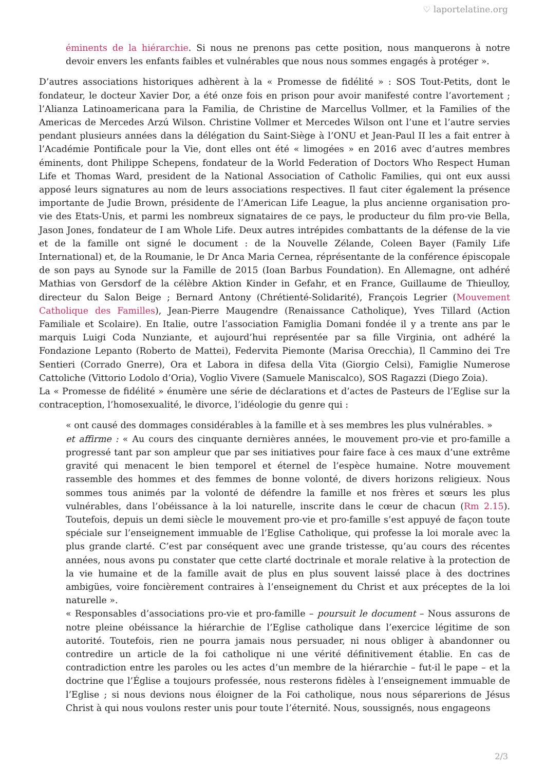♡ laportelatine.org
éminents de la hiérarchie. Si nous ne prenons pas cette position, nous manquerons à notre devoir envers les enfants faibles et vulnérables que nous nous sommes engagés à protéger ».
D’autres associations historiques adhèrent à la « Promesse de fidélité » : SOS Tout-Petits, dont le fondateur, le docteur Xavier Dor, a été onze fois en prison pour avoir manifesté contre l’avortement ; l’Alianza Latinoamericana para la Familia, de Christine de Marcellus Vollmer, et la Families of the Americas de Mercedes Arzú Wilson. Christine Vollmer et Mercedes Wilson ont l’une et l’autre servies pendant plusieurs années dans la délégation du Saint-Siège à l’ONU et Jean-Paul II les a fait entrer à l’Académie Pontificale pour la Vie, dont elles ont été « limogées » en 2016 avec d’autres membres éminents, dont Philippe Schepens, fondateur de la World Federation of Doctors Who Respect Human Life et Thomas Ward, president de la National Association of Catholic Families, qui ont eux aussi apposé leurs signatures au nom de leurs associations respectives. Il faut citer également la présence importante de Judie Brown, présidente de l’American Life League, la plus ancienne organisation pro-vie des Etats-Unis, et parmi les nombreux signataires de ce pays, le producteur du film pro-vie Bella, Jason Jones, fondateur de I am Whole Life. Deux autres intrépides combattants de la défense de la vie et de la famille ont signé le document : de la Nouvelle Zélande, Coleen Bayer (Family Life International) et, de la Roumanie, le Dr Anca Maria Cernea, réprésentante de la conférence épiscopale de son pays au Synode sur la Famille de 2015 (Ioan Barbus Foundation). En Allemagne, ont adhéré Mathias von Gersdorf de la célèbre Aktion Kinder in Gefahr, et en France, Guillaume de Thieulloy, directeur du Salon Beige ; Bernard Antony (Chrétienté-Solidarité), François Legrier (Mouvement Catholique des Familles), Jean-Pierre Maugendre (Renaissance Catholique), Yves Tillard (Action Familiale et Scolaire). En Italie, outre l’association Famiglia Domani fondée il y a trente ans par le marquis Luigi Coda Nunziante, et aujourd’hui représentée par sa fille Virginia, ont adhéré la Fondazione Lepanto (Roberto de Mattei), Federvita Piemonte (Marisa Orecchia), Il Cammino dei Tre Sentieri (Corrado Gnerre), Ora et Labora in difesa della Vita (Giorgio Celsi), Famiglie Numerose Cattoliche (Vittorio Lodolo d’Oria), Voglio Vivere (Samuele Maniscalco), SOS Ragazzi (Diego Zoia).
La « Promesse de fidélité » énumère une série de déclarations et d’actes de Pasteurs de l’Eglise sur la contraception, l’homosexualité, le divorce, l’idéologie du genre qui :
« ont causé des dommages considérables à la famille et à ses membres les plus vulnérables. »
et affirme : « Au cours des cinquante dernières années, le mouvement pro-vie et pro-famille a progressé tant par son ampleur que par ses initiatives pour faire face à ces maux d’une extrême gravité qui menacent le bien temporel et éternel de l’espèce humaine. Notre mouvement rassemble des hommes et des femmes de bonne volonté, de divers horizons religieux. Nous sommes tous animés par la volonté de défendre la famille et nos frères et sœurs les plus vulnérables, dans l’obéissance à la loi naturelle, inscrite dans le cœur de chacun (Rm 2.15). Toutefois, depuis un demi siècle le mouvement pro-vie et pro-famille s’est appuyé de façon toute spéciale sur l’enseignement immuable de l’Eglise Catholique, qui professe la loi morale avec la plus grande clarté. C’est par conséquent avec une grande tristesse, qu’au cours des récentes années, nous avons pu constater que cette clarté doctrinale et morale relative à la protection de la vie humaine et de la famille avait de plus en plus souvent laissé place à des doctrines ambigües, voire foncièrement contraires à l’enseignement du Christ et aux préceptes de la loi naturelle ».
« Responsables d’associations pro-vie et pro-famille – poursuit le document – Nous assurons de notre pleine obéissance la hiérarchie de l’Eglise catholique dans l’exercice légitime de son autorité. Toutefois, rien ne pourra jamais nous persuader, ni nous obliger à abandonner ou contredire un article de la foi catholique ni une vérité définitivement établie. En cas de contradiction entre les paroles ou les actes d’un membre de la hiérarchie – fut-il le pape – et la doctrine que l’Église a toujours professée, nous resterons fidèles à l’enseignement immuable de l’Eglise ; si nous devions nous éloigner de la Foi catholique, nous nous séparerions de Jésus Christ à qui nous voulons rester unis pour toute l’éternité. Nous, soussignés, nous engageons
2/3